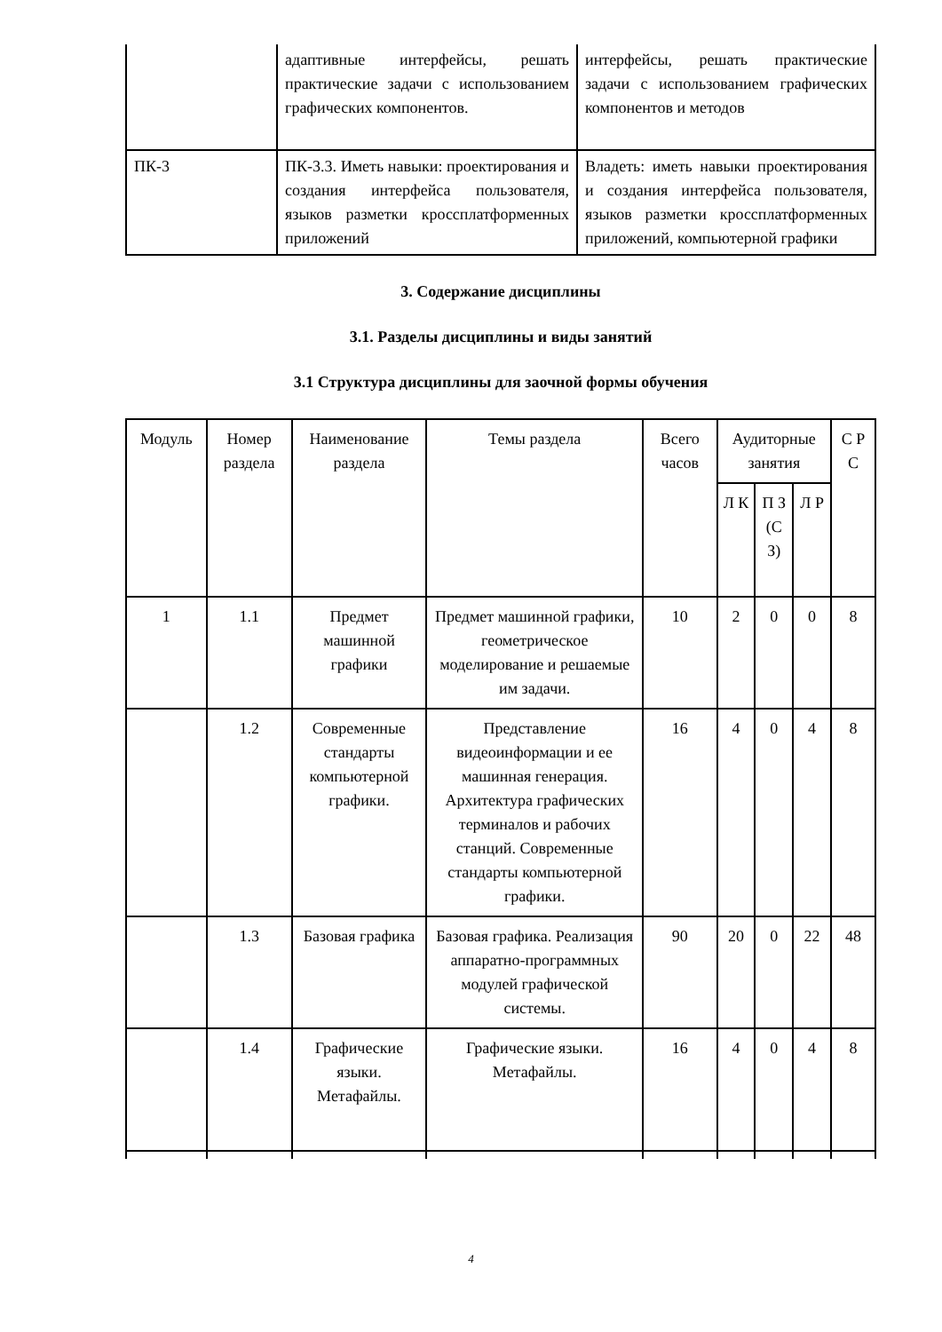| | адаптивные интерфейсы, решать практические задачи с использованием графических компонентов. | интерфейсы, решать практические задачи с использованием графических компонентов и методов |
| ПК-3 | ПК-3.3. Иметь навыки: проектирования и создания интерфейса пользователя, языков разметки кроссплатформенных приложений | Владеть: иметь навыки проектирования и создания интерфейса пользователя, языков разметки кроссплатформенных приложений, компьютерной графики |
3. Содержание дисциплины
3.1. Разделы дисциплины и виды занятий
3.1 Структура дисциплины для заочной формы обучения
| Модуль | Номер раздела | Наименование раздела | Темы раздела | Всего часов | Аудиторные занятия | | | С Р С |
| --- | --- | --- | --- | --- | --- | --- | --- | --- |
| | | | | | Л К | П З (С З) | Л Р | |
| 1 | 1.1 | Предмет машинной графики | Предмет машинной графики, геометрическое моделирование и решаемые им задачи. | 10 | 2 | 0 | 0 | 8 |
| | 1.2 | Современные стандарты компьютерной графики. | Представление видеоинформации и ее машинная генерация. Архитектура графических терминалов и рабочих станций. Современные стандарты компьютерной графики. | 16 | 4 | 0 | 4 | 8 |
| | 1.3 | Базовая графика | Базовая графика. Реализация аппаратно-программных модулей графической системы. | 90 | 20 | 0 | 22 | 48 |
| | 1.4 | Графические языки. Метафайлы. | Графические языки. Метафайлы. | 16 | 4 | 0 | 4 | 8 |
4